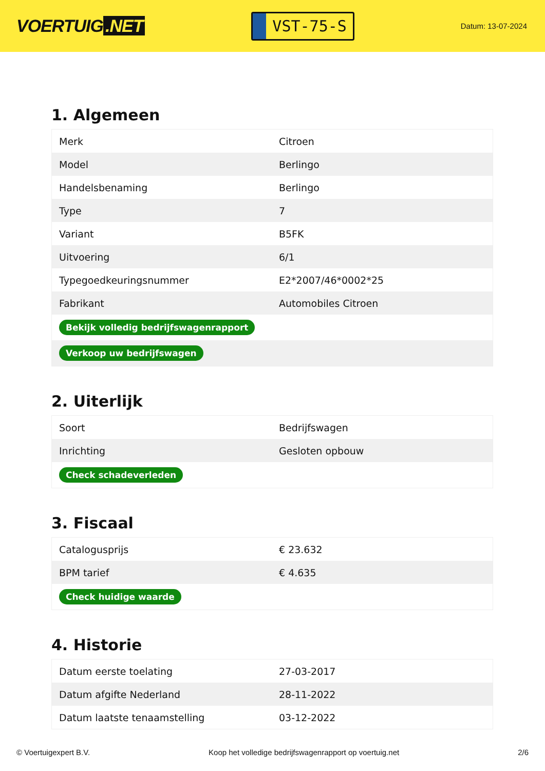VOERTUIG.NET
VST-75-S
Datum: 13-07-2024
1. Algemeen
| Merk | Citroen |
| Model | Berlingo |
| Handelsbenaming | Berlingo |
| Type | 7 |
| Variant | B5FK |
| Uitvoering | 6/1 |
| Typegoedkeuringsnummer | E2*2007/46*0002*25 |
| Fabrikant | Automobiles Citroen |
| Bekijk volledig bedrijfswagenrapport | |
| Verkoop uw bedrijfswagen | |
2. Uiterlijk
| Soort | Bedrijfswagen |
| Inrichting | Gesloten opbouw |
| Check schadeverleden | |
3. Fiscaal
| Catalogusprijs | € 23.632 |
| BPM tarief | € 4.635 |
| Check huidige waarde | |
4. Historie
| Datum eerste toelating | 27-03-2017 |
| Datum afgifte Nederland | 28-11-2022 |
| Datum laatste tenaamstelling | 03-12-2022 |
© Voertuigexpert B.V. Koop het volledige bedrijfswagenrapport op voertuig.net 2/6